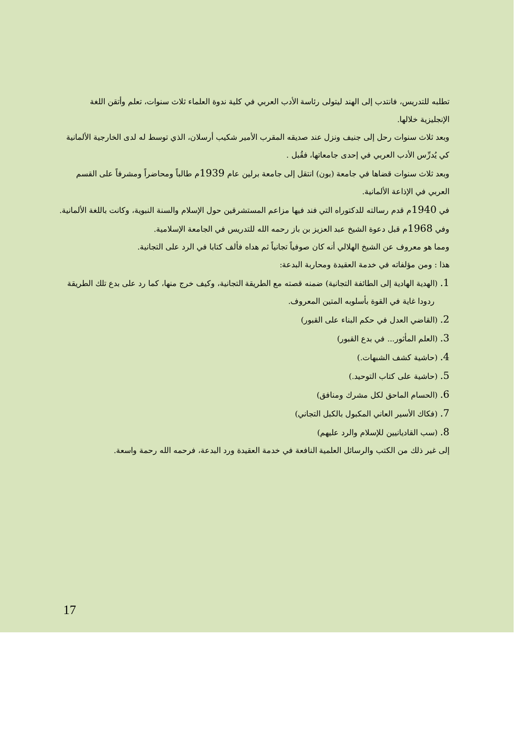تطلبه للتدريس، فانتدب إلى الهند ليتولى رئاسة الأدب العربي في كلية ندوة العلماء ثلاث سنوات، تعلم وأتقن اللغة الإنجليزية خلالها.
وبعد ثلاث سنوات رحل إلى جنيف ونزل عند صديقه المقرب الأمير شكيب أرسلان، الذي توسط له لدى الخارجية الألمانية كي يُدرِّس الأدب العربي في إحدى جامعاتها، فقُبل .
وبعد ثلاث سنوات قضاها في جامعة (بون) انتقل إلى جامعة برلين عام 1939م طالباً ومحاضراً ومشرفاً على القسم العربي في الإذاعة الألمانية.
في 1940م قدم رسالته للدكتوراه التي فند فيها مزاعم المستشرقين حول الإسلام والسنة النبوية، وكانت باللغة الألمانية.
وفي 1968م قبل دعوة الشيخ عبد العزيز بن باز رحمه الله للتدريس في الجامعة الإسلامية.
ومما هو معروف عن الشيخ الهلالي أنه كان صوفياً تجانياً ثم هداه فألف كتابا في الرد على التجانية.
هذا : ومن مؤلفاته في خدمة العقيدة ومحاربة البدعة:
1. (الهدية الهادية إلى الطائفة التجانية) ضمنه قصته مع الطريقة التجانية، وكيف خرج منها، كما رد على بدع تلك الطريقة ردودا غاية في القوة بأسلوبه المتين المعروف.
2. (القاضي العدل في حكم البناء على القبور)
3. (العلم المأثور... في بدع القبور)
4. (حاشية كشف الشبهات.)
5. (حاشية على كتاب التوحيد.)
6. (الحسام الماحق لكل مشرك ومنافق)
7. (فكاك الأسير العاني المكبول بالكبل التجاني)
8. (سب القاديانيين للإسلام والرد عليهم)
إلى غير ذلك من الكتب والرسائل العلمية النافعة في خدمة العقيدة ورد البدعة، فرحمه الله رحمة واسعة.
17